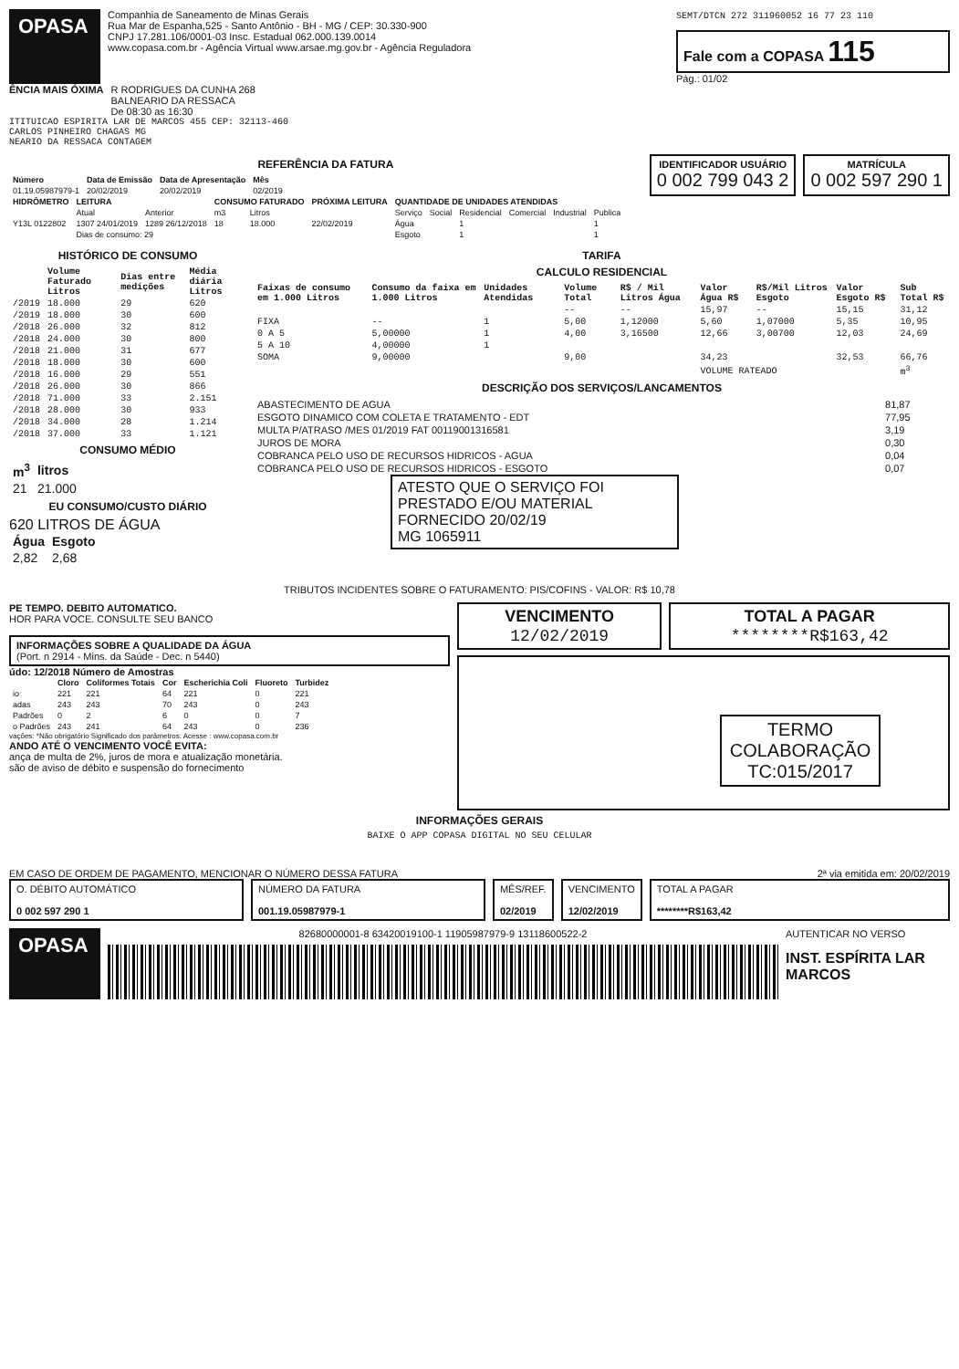OPASA
Companhia de Saneamento de Minas Gerais
Rua Mar de Espanha,525 - Santo Antônio - BH - MG / CEP: 30.330-900
CNPJ 17.281.106/0001-03 Insc. Estadual 062.000.139.0014
www.copasa.com.br - Agência Virtual www.arsae.mg.gov.br - Agência Reguladora
SEMT/DTCN 272 311960052 16 77 23 110
Fale com a COPASA 115
Pág.: 01/02
ÊNCIA MAIS ÓXIMA R RODRIGUES DA CUNHA 268
BALNEARIO DA RESSACA
De 08:30 as 16:30
ITITUICAO ESPIRITA LAR DE MARCOS 455 CEP: 32113-460
CARLOS PINHEIRO CHAGAS MG
NEARIO DA RESSACA CONTAGEM
REFERÊNCIA DA FATURA
| Número | Data de Emissão | Data de Apresentação | Mês |
| --- | --- | --- | --- |
| 01.19.05987979-1 | 20/02/2019 | 20/02/2019 | 02/2019 |
IDENTIFICADOR USUÁRIO
0 002 799 043 2
MATRÍCULA
0 002 597 290 1
| HIDRÔMETRO | LEITURA | | CONSUMO FATURADO | | PRÓXIMA LEITURA | QUANTIDADE DE UNIDADES ATENDIDAS | | | | | |
| --- | --- | --- | --- | --- | --- | --- | --- | --- | --- | --- | --- |
| | Atual | Anterior | m3 | Litros | | Serviço | Social | Residencial | Comercial | Industrial | Publica |
| Y13L 0122802 | 1307 24/01/2019 | 1289 26/12/2018 | 18 | 18.000 | 22/02/2019 | Água | | 1 | | | 1 |
| | Dias de consumo: 29 | | | | | Esgoto | | 1 | | | 1 |
HISTÓRICO DE CONSUMO
| | Volume Faturado Litros | Dias entre medições | Média diária Litros |
| --- | --- | --- | --- |
| /2019 | 18.000 | 29 | 620 |
| /2019 | 18.000 | 30 | 600 |
| /2018 | 26.000 | 32 | 812 |
| /2018 | 24.000 | 30 | 800 |
| /2018 | 21.000 | 31 | 677 |
| /2018 | 18.000 | 30 | 600 |
| /2018 | 16.000 | 29 | 551 |
| /2018 | 26.000 | 30 | 866 |
| /2018 | 71.000 | 33 | 2.151 |
| /2018 | 28.000 | 30 | 933 |
| /2018 | 34.000 | 28 | 1.214 |
| /2018 | 37.000 | 33 | 1.121 |
CONSUMO MÉDIO
| m<sup>3</sup> | litros |
| --- | --- |
| 21 | 21.000 |
EU CONSUMO/CUSTO DIÁRIO
620 LITROS DE ÁGUA
| Água | Esgoto |
| --- | --- |
| 2,82 | 2,68 |
TARIFA
CALCULO RESIDENCIAL
| Faixas de consumo em 1.000 Litros | Consumo da faixa em 1.000 Litros | Unidades Atendidas | Volume Total | R$ / Mil Litros Água | Valor Água R$ | R$/Mil Litros Esgoto | Valor Esgoto R$ | Sub Total R$ |
| --- | --- | --- | --- | --- | --- | --- | --- | --- |
| | | | -- | -- | 15,97 | -- | 15,15 | 31,12 |
| FIXA | -- | 1 | 5,00 | 1,12000 | 5,60 | 1,07000 | 5,35 | 10,95 |
| 0 A 5 | 5,00000 | 1 | 4,00 | 3,16500 | 12,66 | 3,00700 | 12,03 | 24,69 |
| 5 A 10 | 4,00000 | 1 | | | | | | |
| SOMA | 9,00000 | | 9,00 | | 34,23 | | 32,53 | 66,76 |
| | | | | | VOLUME RATEADO | | | m<sup>3</sup> |
DESCRIÇÃO DOS SERVIÇOS/LANCAMENTOS
| ABASTECIMENTO DE AGUA | 81,87 |
| ESGOTO DINAMICO COM COLETA E TRATAMENTO - EDT | 77,95 |
| MULTA P/ATRASO /MES 01/2019 FAT 00119001316581 | 3,19 |
| JUROS DE MORA | 0,30 |
| COBRANCA PELO USO DE RECURSOS HIDRICOS - AGUA | 0,04 |
| COBRANCA PELO USO DE RECURSOS HIDRICOS - ESGOTO | 0,07 |
ATESTO QUE O SERVIÇO FOI PRESTADO E/OU MATERIAL FORNECIDO 20/02/19
MG 1065911
TRIBUTOS INCIDENTES SOBRE O FATURAMENTO: PIS/COFINS - VALOR: R$ 10,78
PE TEMPO. DEBITO AUTOMATICO.
HOR PARA VOCE. CONSULTE SEU BANCO
INFORMAÇÕES SOBRE A QUALIDADE DA ÁGUA
(Port. n 2914 - Mins. da Saúde - Dec. n 5440)
údo: 12/2018 Número de Amostras
| | Cloro | Coliformes Totais | Cor | Escherichia Coli | Fluoreto | Turbidez |
| --- | --- | --- | --- | --- | --- | --- |
| io | 221 | 221 | 64 | 221 | 0 | 221 |
| adas | 243 | 243 | 70 | 243 | 0 | 243 |
| Padrões | 0 | 2 | 6 | 0 | 0 | 7 |
| o Padrões | 243 | 241 | 64 | 243 | 0 | 236 |
vações: *Não obrigatório Significado dos parâmetros: Acesse : www.copasa.com.br
ANDO ATÉ O VENCIMENTO VOCÊ EVITA:
ança de multa de 2%, juros de mora e atualização monetária.
são de aviso de débito e suspensão do fornecimento
VENCIMENTO
12/02/2019
TOTAL A PAGAR
********R$163,42
TERMO COLABORAÇÃO TC:015/2017
INFORMAÇÕES GERAIS
BAIXE O APP COPASA DIGITAL NO SEU CELULAR
EM CASO DE ORDEM DE PAGAMENTO, MENCIONAR O NÚMERO DESSA FATURA 2ª via emitida em: 20/02/2019
O. DÉBITO AUTOMÁTICO
0 002 597 290 1
NÚMERO DA FATURA
001.19.05987979-1
MÊS/REF.
02/2019
VENCIMENTO
12/02/2019
TOTAL A PAGAR
********R$163,42
OPASA
82680000001-8 63420019100-1 11905987979-9 13118600522-2
AUTENTICAR NO VERSO
INST. ESPÍRITA LAR MARCOS